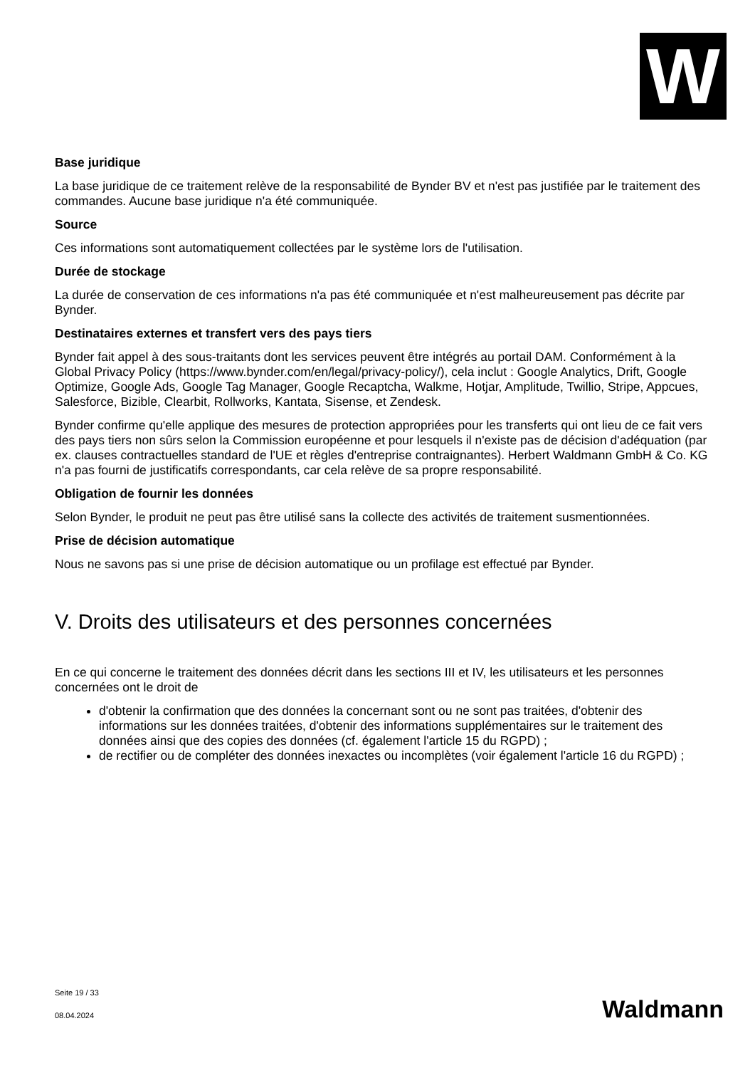W
Base juridique
La base juridique de ce traitement relève de la responsabilité de Bynder BV et n'est pas justifiée par le traitement des commandes. Aucune base juridique n'a été communiquée.
Source
Ces informations sont automatiquement collectées par le système lors de l'utilisation.
Durée de stockage
La durée de conservation de ces informations n'a pas été communiquée et n'est malheureusement pas décrite par Bynder.
Destinataires externes et transfert vers des pays tiers
Bynder fait appel à des sous-traitants dont les services peuvent être intégrés au portail DAM. Conformément à la Global Privacy Policy (https://www.bynder.com/en/legal/privacy-policy/), cela inclut : Google Analytics, Drift, Google Optimize, Google Ads, Google Tag Manager, Google Recaptcha, Walkme, Hotjar, Amplitude, Twillio, Stripe, Appcues, Salesforce, Bizible, Clearbit, Rollworks, Kantata, Sisense, et Zendesk.
Bynder confirme qu'elle applique des mesures de protection appropriées pour les transferts qui ont lieu de ce fait vers des pays tiers non sûrs selon la Commission européenne et pour lesquels il n'existe pas de décision d'adéquation (par ex. clauses contractuelles standard de l'UE et règles d'entreprise contraignantes). Herbert Waldmann GmbH & Co. KG n'a pas fourni de justificatifs correspondants, car cela relève de sa propre responsabilité.
Obligation de fournir les données
Selon Bynder, le produit ne peut pas être utilisé sans la collecte des activités de traitement susmentionnées.
Prise de décision automatique
Nous ne savons pas si une prise de décision automatique ou un profilage est effectué par Bynder.
V. Droits des utilisateurs et des personnes concernées
En ce qui concerne le traitement des données décrit dans les sections III et IV, les utilisateurs et les personnes concernées ont le droit de
d'obtenir la confirmation que des données la concernant sont ou ne sont pas traitées, d'obtenir des informations sur les données traitées, d'obtenir des informations supplémentaires sur le traitement des données ainsi que des copies des données (cf. également l'article 15 du RGPD) ;
de rectifier ou de compléter des données inexactes ou incomplètes (voir également l'article 16 du RGPD) ;
Seite 19 / 33
08.04.2024
Waldmann